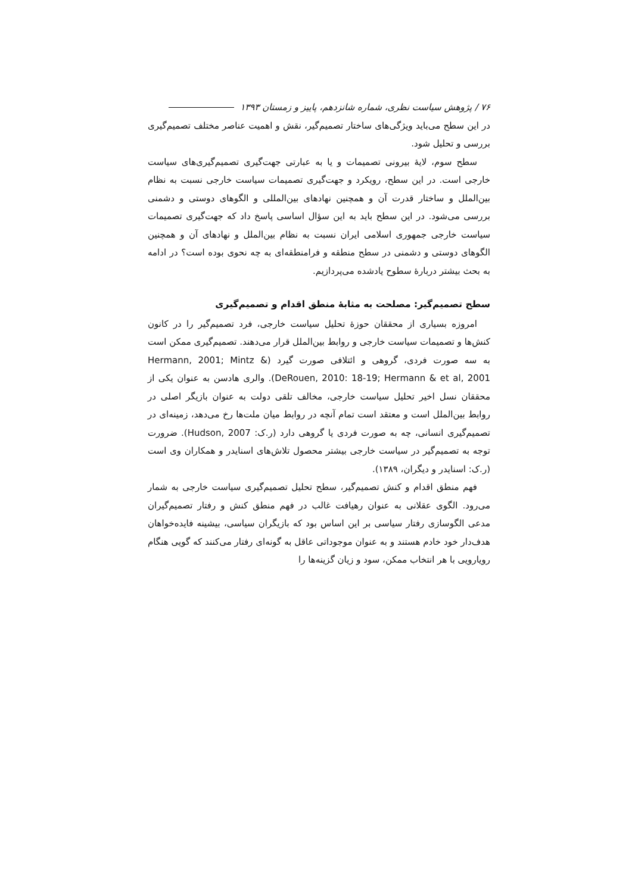۷۶ / پژوهش سیاست نظری، شماره شانزدهم، پاییز و زمستان ۱۳۹۳
در این سطح می‌باید ویژگی‌های ساختار تصمیم‌گیر، نقش و اهمیت عناصر مختلف تصمیم‌گیری بررسی و تحلیل شود.
سطح سوم، لایهٔ بیرونی تصمیمات و یا به عبارتی جهت‌گیری تصمیم‌گیری‌های سیاست خارجی است. در این سطح، رویکرد و جهت‌گیری تصمیمات سیاست خارجی نسبت به نظام بین‌الملل و ساختار قدرت آن و همچنین نهادهای بین‌المللی و الگوهای دوستی و دشمنی بررسی می‌شود. در این سطح باید به این سؤال اساسی پاسخ داد که جهت‌گیری تصمیمات سیاست خارجی جمهوری اسلامی ایران نسبت به نظام بین‌الملل و نهادهای آن و همچنین الگوهای دوستی و دشمنی در سطح منطقه و فرامنطقه‌ای به چه نحوی بوده است؟ در ادامه به بحث بیشتر دربارهٔ سطوح یادشده می‌پردازیم.
سطح تصمیم‌گیر: مصلحت به مثابهٔ منطق اقدام و تصمیم‌گیری
امروزه بسیاری از محققان حوزهٔ تحلیل سیاست خارجی، فرد تصمیم‌گیر را در کانون کنش‌ها و تصمیمات سیاست خارجی و روابط بین‌الملل قرار می‌دهند. تصمیم‌گیری ممکن است به سه صورت فردی، گروهی و ائتلافی صورت گیرد (Hermann, 2001; Mintz & DeRouen, 2010: 18-19; Hermann & et al, 2001). والری هادسن به عنوان یکی از محققان نسل اخیر تحلیل سیاست خارجی، مخالف تلقی دولت به عنوان بازیگر اصلی در روابط بین‌الملل است و معتقد است تمام آنچه در روابط میان ملت‌ها رخ می‌دهد، زمینه‌ای در تصمیم‌گیری انسانی، چه به صورت فردی یا گروهی دارد (ر.ک: Hudson, 2007). ضرورت توجه به تصمیم‌گیر در سیاست خارجی بیشتر محصول تلاش‌های اسنایدر و همکاران وی است (ر.ک: اسنایدر و دیگران، ۱۳۸۹).
فهم منطق اقدام و کنش تصمیم‌گیر، سطح تحلیل تصمیم‌گیری سیاست خارجی به شمار می‌رود. الگوی عقلانی به عنوان رهیافت غالب در فهم منطق کنش و رفتار تصمیم‌گیران مدعی الگوسازی رفتار سیاسی بر این اساس بود که بازیگران سیاسی، بیشینه فایده‌خواهان هدف‌دار خود خادم هستند و به عنوان موجوداتی عاقل به گونه‌ای رفتار می‌کنند که گویی هنگام رویارویی با هر انتخاب ممکن، سود و زیان گزینه‌ها را